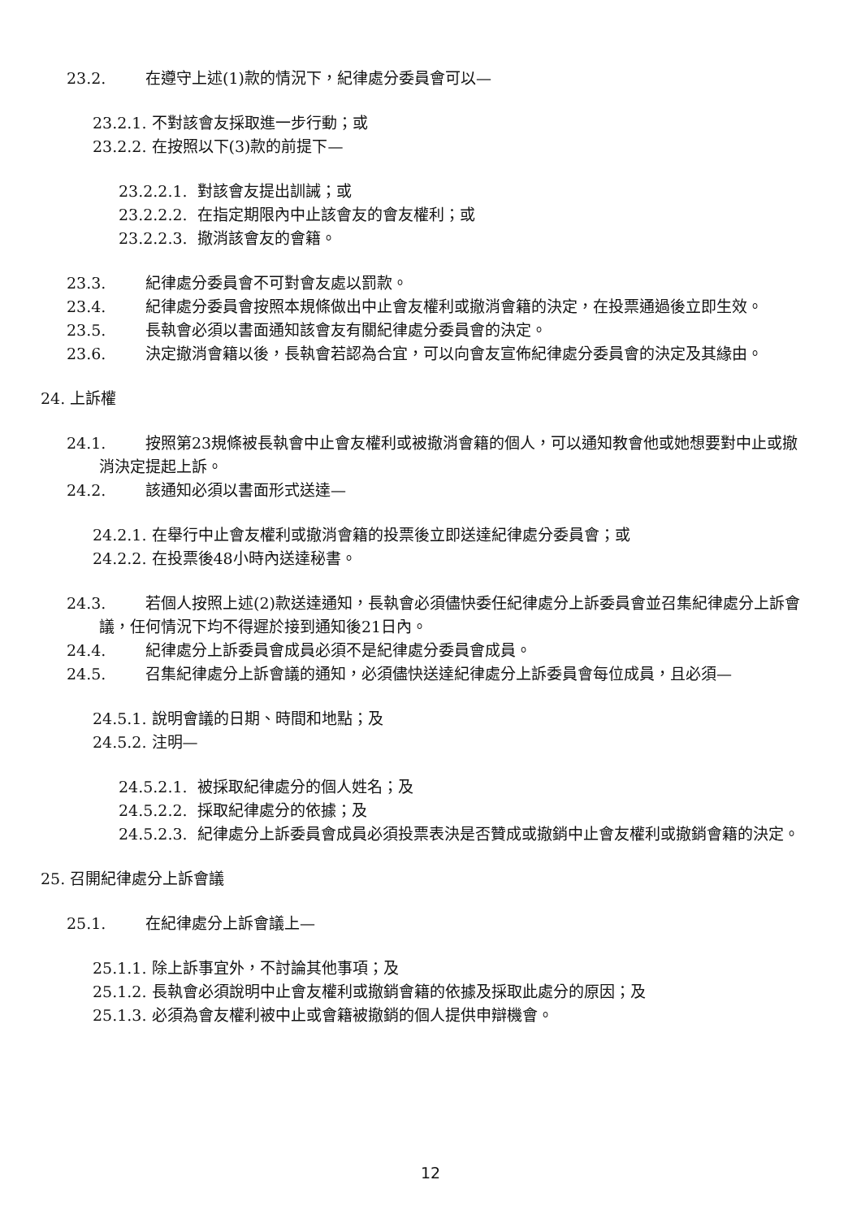23.2. 在遵守上述(1)款的情況下，紀律處分委員會可以—
23.2.1. 不對該會友採取進一步行動；或
23.2.2. 在按照以下(3)款的前提下—
23.2.2.1. 對該會友提出訓誡；或
23.2.2.2. 在指定期限內中止該會友的會友權利；或
23.2.2.3. 撤消該會友的會籍。
23.3. 紀律處分委員會不可對會友處以罰款。
23.4. 紀律處分委員會按照本規條做出中止會友權利或撤消會籍的決定，在投票通過後立即生效。
23.5. 長執會必須以書面通知該會友有關紀律處分委員會的決定。
23.6. 決定撤消會籍以後，長執會若認為合宜，可以向會友宣佈紀律處分委員會的決定及其緣由。
24. 上訴權
24.1. 按照第23規條被長執會中止會友權利或被撤消會籍的個人，可以通知教會他或她想要對中止或撤消決定提起上訴。
24.2. 該通知必須以書面形式送達—
24.2.1. 在舉行中止會友權利或撤消會籍的投票後立即送達紀律處分委員會；或
24.2.2. 在投票後48小時內送達秘書。
24.3. 若個人按照上述(2)款送達通知，長執會必須儘快委任紀律處分上訴委員會並召集紀律處分上訴會議，任何情況下均不得遲於接到通知後21日內。
24.4. 紀律處分上訴委員會成員必須不是紀律處分委員會成員。
24.5. 召集紀律處分上訴會議的通知，必須儘快送達紀律處分上訴委員會每位成員，且必須—
24.5.1. 說明會議的日期、時間和地點；及
24.5.2. 注明—
24.5.2.1. 被採取紀律處分的個人姓名；及
24.5.2.2. 採取紀律處分的依據；及
24.5.2.3. 紀律處分上訴委員會成員必須投票表決是否贊成或撤銷中止會友權利或撤銷會籍的決定。
25. 召開紀律處分上訴會議
25.1. 在紀律處分上訴會議上—
25.1.1. 除上訴事宜外，不討論其他事項；及
25.1.2. 長執會必須說明中止會友權利或撤銷會籍的依據及採取此處分的原因；及
25.1.3. 必須為會友權利被中止或會籍被撤銷的個人提供申辯機會。
12